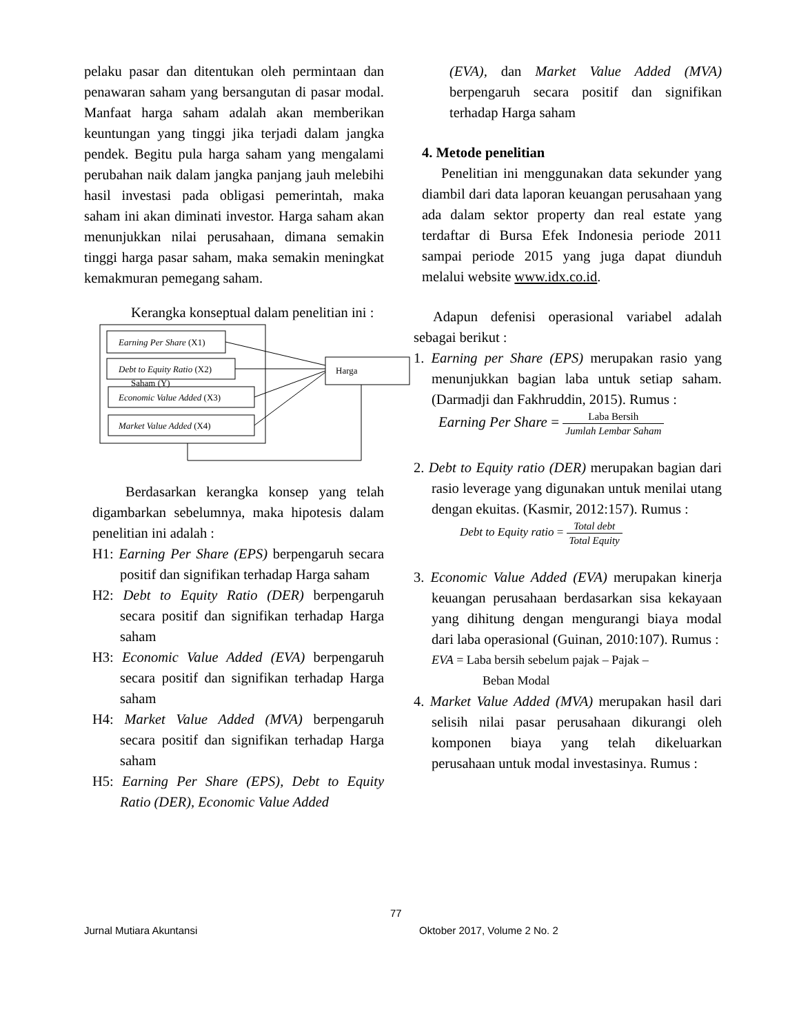pelaku pasar dan ditentukan oleh permintaan dan penawaran saham yang bersangutan di pasar modal. Manfaat harga saham adalah akan memberikan keuntungan yang tinggi jika terjadi dalam jangka pendek. Begitu pula harga saham yang mengalami perubahan naik dalam jangka panjang jauh melebihi hasil investasi pada obligasi pemerintah, maka saham ini akan diminati investor. Harga saham akan menunjukkan nilai perusahaan, dimana semakin tinggi harga pasar saham, maka semakin meningkat kemakmuran pemegang saham.
Kerangka konseptual dalam penelitian ini :
Earning Per Share (X1)
Debt to Equity Ratio (X2)
Saham (Y)
Economic Value Added (X3)
Market Value Added (X4)
Harga
Berdasarkan kerangka konsep yang telah digambarkan sebelumnya, maka hipotesis dalam penelitian ini adalah :
H1: Earning Per Share (EPS) berpengaruh secara positif dan signifikan terhadap Harga saham
H2: Debt to Equity Ratio (DER) berpengaruh secara positif dan signifikan terhadap Harga saham
H3: Economic Value Added (EVA) berpengaruh secara positif dan signifikan terhadap Harga saham
H4: Market Value Added (MVA) berpengaruh secara positif dan signifikan terhadap Harga saham
H5: Earning Per Share (EPS), Debt to Equity Ratio (DER), Economic Value Added
(EVA), dan Market Value Added (MVA) berpengaruh secara positif dan signifikan terhadap Harga saham
4. Metode penelitian
Penelitian ini menggunakan data sekunder yang diambil dari data laporan keuangan perusahaan yang ada dalam sektor property dan real estate yang terdaftar di Bursa Efek Indonesia periode 2011 sampai periode 2015 yang juga dapat diunduh melalui website www.idx.co.id.
Adapun defenisi operasional variabel adalah sebagai berikut :
1. Earning per Share (EPS) merupakan rasio yang menunjukkan bagian laba untuk setiap saham. (Darmadji dan Fakhruddin, 2015). Rumus :
Earning Per Share = Laba Bersih Jumlah Lembar Saham
2. Debt to Equity ratio (DER) merupakan bagian dari rasio leverage yang digunakan untuk menilai utang dengan ekuitas. (Kasmir, 2012:157). Rumus :
Debt to Equity ratio = Total debt Total Equity
3. Economic Value Added (EVA) merupakan kinerja keuangan perusahaan berdasarkan sisa kekayaan yang dihitung dengan mengurangi biaya modal dari laba operasional (Guinan, 2010:107). Rumus :
EVA = Laba bersih sebelum pajak – Pajak –
Beban Modal
4. Market Value Added (MVA) merupakan hasil dari selisih nilai pasar perusahaan dikurangi oleh komponen biaya yang telah dikeluarkan perusahaan untuk modal investasinya. Rumus :
77
Jurnal Mutiara Akuntansi Oktober 2017, Volume 2 No. 2